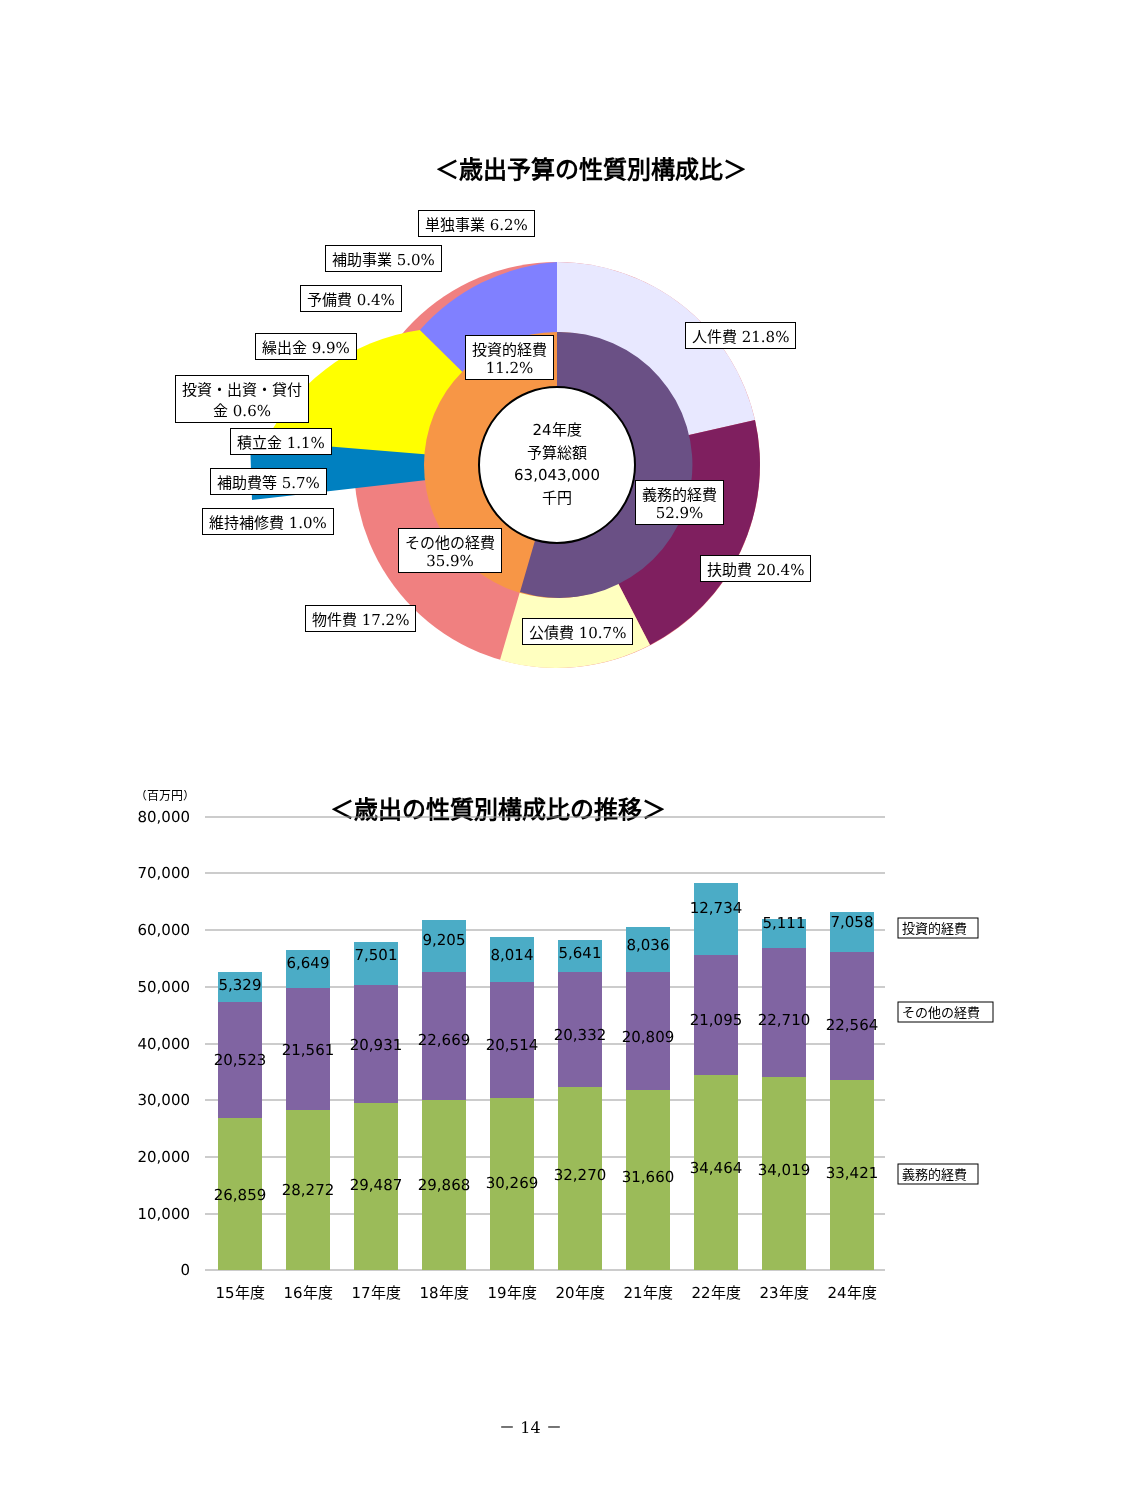＜歳出予算の性質別構成比＞
24年度
予算総額
63,043,000
千円
単独事業 6.2%
補助事業 5.0%
予備費 0.4%
繰出金 9.9%
投資・出資・貸付
金 0.6%
積立金 1.1%
補助費等 5.7%
維持補修費 1.0%
投資的経費
11.2%
人件費 21.8%
義務的経費
52.9%
扶助費 20.4%
その他の経費
35.9%
物件費 17.2%
公債費 10.7%
＜歳出の性質別構成比の推移＞
（百万円）
80,000
70,000
60,000
50,000
40,000
30,000
20,000
10,000
0
26,859
20,523
5,329
28,272
21,561
6,649
29,487
20,931
7,501
29,868
22,669
9,205
30,269
20,514
8,014
32,270
20,332
5,641
31,660
20,809
8,036
34,464
21,095
12,734
34,019
22,710
5,111
33,421
22,564
7,058
15年度
16年度
17年度
18年度
19年度
20年度
21年度
22年度
23年度
24年度
投資的経費
その他の経費
義務的経費
－ 14 －